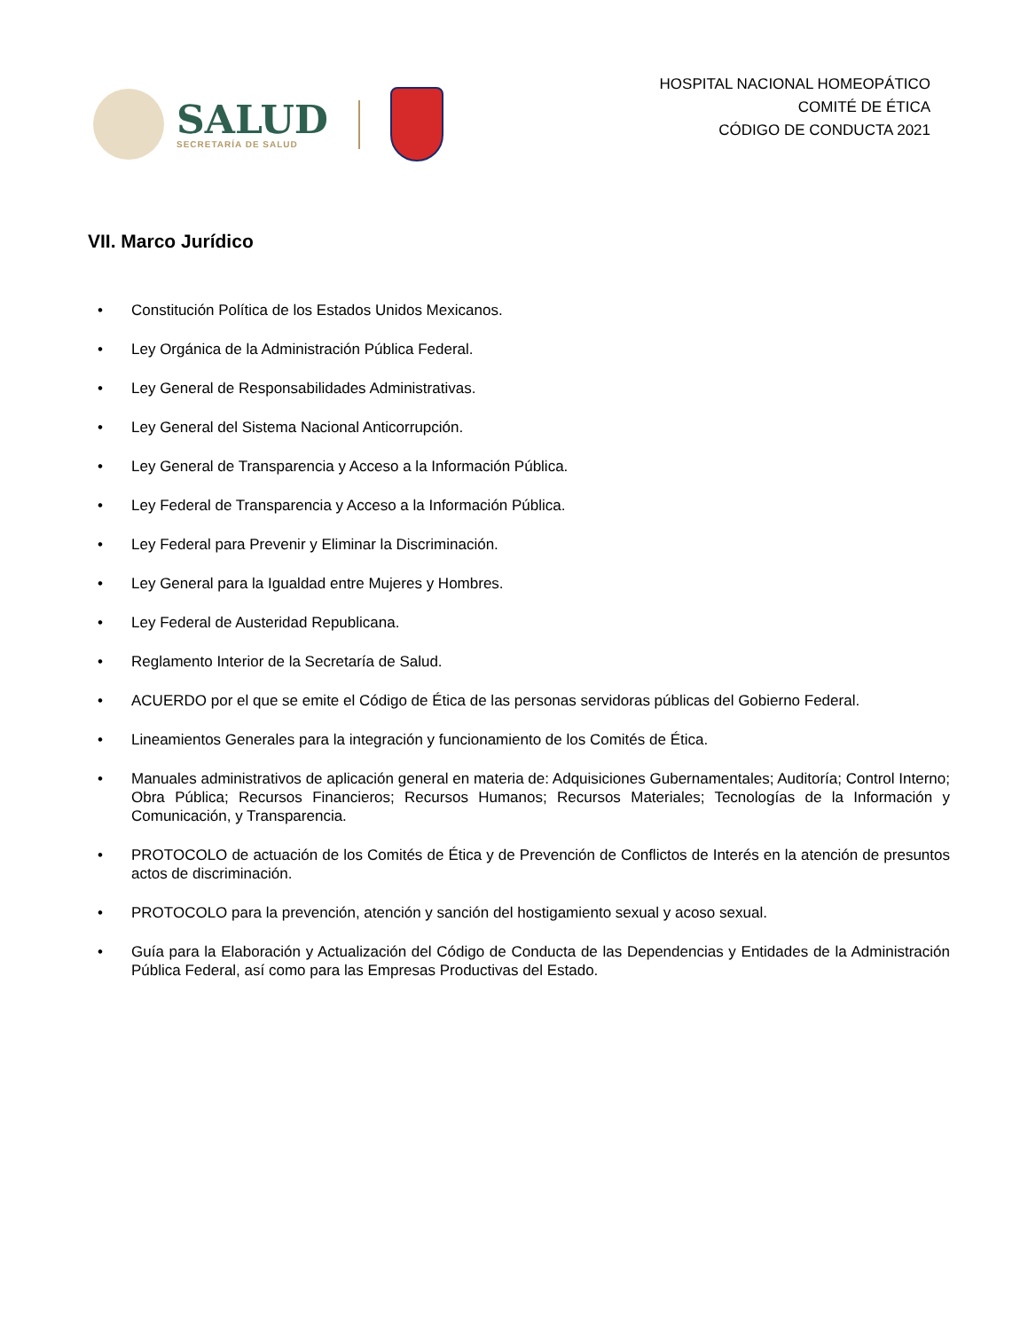SALUD
SECRETARÍA DE SALUD
HOSPITAL NACIONAL HOMEOPÁTICO
COMITÉ DE ÉTICA
CÓDIGO DE CONDUCTA 2021
VII. Marco Jurídico
• Constitución Política de los Estados Unidos Mexicanos.
• Ley Orgánica de la Administración Pública Federal.
• Ley General de Responsabilidades Administrativas.
• Ley General del Sistema Nacional Anticorrupción.
• Ley General de Transparencia y Acceso a la Información Pública.
• Ley Federal de Transparencia y Acceso a la Información Pública.
• Ley Federal para Prevenir y Eliminar la Discriminación.
• Ley General para la Igualdad entre Mujeres y Hombres.
• Ley Federal de Austeridad Republicana.
• Reglamento Interior de la Secretaría de Salud.
• ACUERDO por el que se emite el Código de Ética de las personas servidoras públicas del Gobierno Federal.
• Lineamientos Generales para la integración y funcionamiento de los Comités de Ética.
• Manuales administrativos de aplicación general en materia de: Adquisiciones Gubernamentales; Auditoría; Control Interno; Obra Pública; Recursos Financieros; Recursos Humanos; Recursos Materiales; Tecnologías de la Información y Comunicación, y Transparencia.
• PROTOCOLO de actuación de los Comités de Ética y de Prevención de Conflictos de Interés en la atención de presuntos actos de discriminación.
• PROTOCOLO para la prevención, atención y sanción del hostigamiento sexual y acoso sexual.
• Guía para la Elaboración y Actualización del Código de Conducta de las Dependencias y Entidades de la Administración Pública Federal, así como para las Empresas Productivas del Estado.